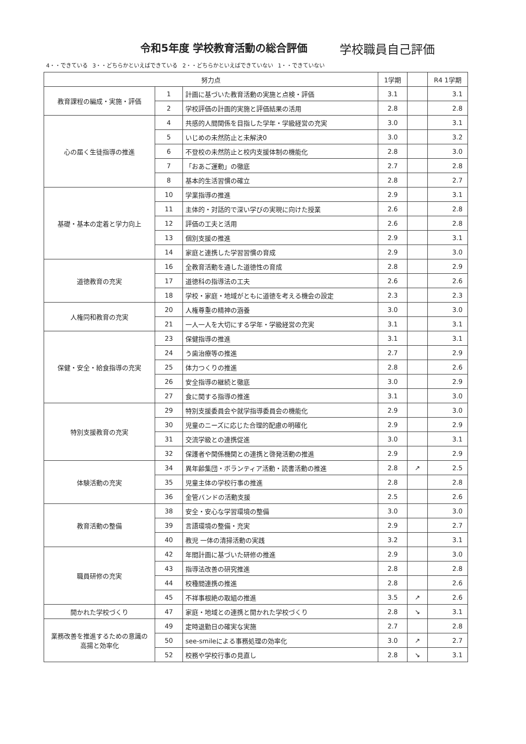令和5年度 学校教育活動の総合評価 学校職員自己評価
4・・できている 3・・どちらかといえばできている 2・・どちらかといえばできていない 1・・できていない
| 努力点 | | | 1学期 | | R4 1学期 |
| --- | --- | --- | --- | --- | --- |
| 教育課程の編成・実施・評価 | 1 | 計画に基づいた教育活動の実施と点検・評価 | 3.1 | | 3.1 |
| | 2 | 学校評価の計画的実施と評価結果の活用 | 2.8 | | 2.8 |
| 心の届く生徒指導の推進 | 4 | 共感的人間関係を目指した学年・学級経営の充実 | 3.0 | | 3.1 |
| | 5 | いじめの未然防止と未解決0 | 3.0 | | 3.2 |
| | 6 | 不登校の未然防止と校内支援体制の機能化 | 2.8 | | 3.0 |
| | 7 | 「おあご運動」の徹底 | 2.7 | | 2.8 |
| | 8 | 基本的生活習慣の確立 | 2.8 | | 2.7 |
| 基礎・基本の定着と学力向上 | 10 | 学業指導の推進 | 2.9 | | 3.1 |
| | 11 | 主体的・対話的で深い学びの実現に向けた授業 | 2.6 | | 2.8 |
| | 12 | 評価の工夫と活用 | 2.6 | | 2.8 |
| | 13 | 個別支援の推進 | 2.9 | | 3.1 |
| | 14 | 家庭と連携した学習習慣の育成 | 2.9 | | 3.0 |
| 道徳教育の充実 | 16 | 全教育活動を通した道徳性の育成 | 2.8 | | 2.9 |
| | 17 | 道徳科の指導法の工夫 | 2.6 | | 2.6 |
| | 18 | 学校・家庭・地域がともに道徳を考える機会の設定 | 2.3 | | 2.3 |
| 人権同和教育の充実 | 20 | 人権尊重の精神の涵養 | 3.0 | | 3.0 |
| | 21 | 一人一人を大切にする学年・学級経営の充実 | 3.1 | | 3.1 |
| 保健・安全・給食指導の充実 | 23 | 保健指導の推進 | 3.1 | | 3.1 |
| | 24 | う歯治療等の推進 | 2.7 | | 2.9 |
| | 25 | 体力つくりの推進 | 2.8 | | 2.6 |
| | 26 | 安全指導の継続と徹底 | 3.0 | | 2.9 |
| | 27 | 食に関する指導の推進 | 3.1 | | 3.0 |
| 特別支援教育の充実 | 29 | 特別支援委員会や就学指導委員会の機能化 | 2.9 | | 3.0 |
| | 30 | 児童のニーズに応じた合理的配慮の明確化 | 2.9 | | 2.9 |
| | 31 | 交流学級との連携促進 | 3.0 | | 3.1 |
| | 32 | 保護者や関係機関との連携と啓発活動の推進 | 2.9 | | 2.9 |
| 体験活動の充実 | 34 | 異年齢集団・ボランティア活動・読書活動の推進 | 2.8 | ↗ | 2.5 |
| | 35 | 児童主体の学校行事の推進 | 2.8 | | 2.8 |
| | 36 | 金管バンドの活動支援 | 2.5 | | 2.6 |
| 教育活動の整備 | 38 | 安全・安心な学習環境の整備 | 3.0 | | 3.0 |
| | 39 | 言語環境の整備・充実 | 2.9 | | 2.7 |
| | 40 | 教児 一体の清掃活動の実践 | 3.2 | | 3.1 |
| 職員研修の充実 | 42 | 年間計画に基づいた研修の推進 | 2.9 | | 3.0 |
| | 43 | 指導法改善の研究推進 | 2.8 | | 2.8 |
| | 44 | 校種間連携の推進 | 2.8 | | 2.6 |
| | 45 | 不祥事根絶の取組の推進 | 3.5 | ↗ | 2.6 |
| 開かれた学校づくり | 47 | 家庭・地域との連携と開かれた学校づくり | 2.8 | ↘ | 3.1 |
| 業務改善を推進するための意識の 高揚と効率化 | 49 | 定時退勤日の確実な実施 | 2.7 | | 2.8 |
| | 50 | see-smileによる事務処理の効率化 | 3.0 | ↗ | 2.7 |
| | 52 | 校務や学校行事の見直し | 2.8 | ↘ | 3.1 |